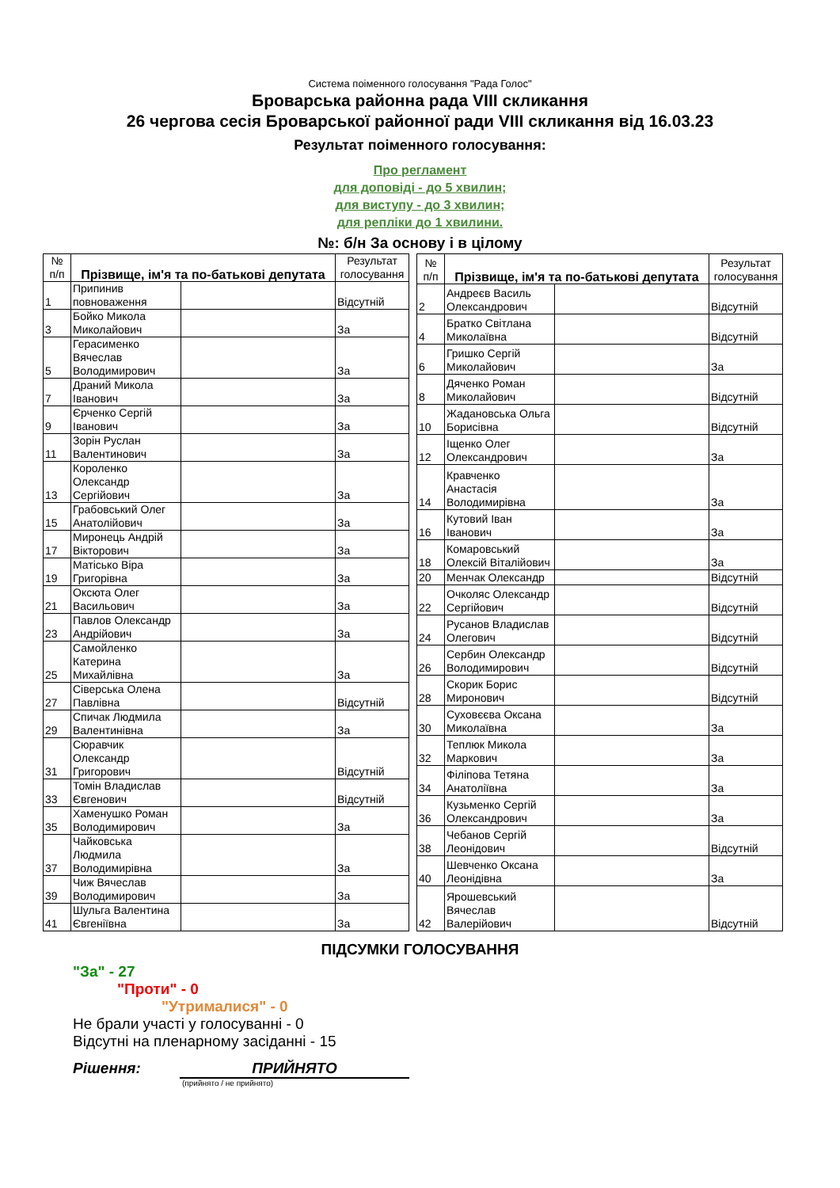Система поіменного голосування "Рада Голос"
Броварська районна рада VIII скликання
26 чергова сесія Броварської районної ради VIII скликання від 16.03.23
Результат поіменного голосування:
Про регламент
для доповіді - до 5 хвилин;
для виступу - до 3 хвилин;
для репліки до 1 хвилини.
№: б/н За основу і в цілому
| № п/п | Прізвище, ім'я та по-батькові депутата | | Результат голосування |
| --- | --- | --- | --- |
| 1 | Припинив повноваження | | Відсутній |
| 3 | Бойко Микола Миколайович | | За |
| 5 | Герасименко Вячеслав Володимирович | | За |
| 7 | Драний Микола Іванович | | За |
| 9 | Єрченко Сергій Іванович | | За |
| 11 | Зорін Руслан Валентинович | | За |
| 13 | Короленко Олександр Сергійович | | За |
| 15 | Грабовський Олег Анатолійович | | За |
| 17 | Миронець Андрій Вікторович | | За |
| 19 | Матісько Віра Григорівна | | За |
| 21 | Оксюта Олег Васильович | | За |
| 23 | Павлов Олександр Андрійович | | За |
| 25 | Самойленко Катерина Михайлівна | | За |
| 27 | Сіверська Олена Павлівна | | Відсутній |
| 29 | Спичак Людмила Валентинівна | | За |
| 31 | Сюравчик Олександр Григорович | | Відсутній |
| 33 | Томін Владислав Євгенович | | Відсутній |
| 35 | Хаменушко Роман Володимирович | | За |
| 37 | Чайковська Людмила Володимирівна | | За |
| 39 | Чиж Вячеслав Володимирович | | За |
| 41 | Шульга Валентина Євгеніївна | | За |
| № п/п | Прізвище, ім'я та по-батькові депутата | | Результат голосування |
| --- | --- | --- | --- |
| 2 | Андреєв Василь Олександрович | | Відсутній |
| 4 | Братко Світлана Миколаївна | | Відсутній |
| 6 | Гришко Сергій Миколайович | | За |
| 8 | Дяченко Роман Миколайович | | Відсутній |
| 10 | Жадановська Ольга Борисівна | | Відсутній |
| 12 | Іщенко Олег Олександрович | | За |
| 14 | Кравченко Анастасія Володимирівна | | За |
| 16 | Кутовий Іван Іванович | | За |
| 18 | Комаровський Олексій Віталійович | | За |
| 20 | Менчак Олександр | | Відсутній |
| 22 | Очколяс Олександр Сергійович | | Відсутній |
| 24 | Русанов Владислав Олегович | | Відсутній |
| 26 | Сербин Олександр Володимирович | | Відсутній |
| 28 | Скорик Борис Миронович | | Відсутній |
| 30 | Суховєєва Оксана Миколаївна | | За |
| 32 | Теплюк Микола Маркович | | За |
| 34 | Філіпова Тетяна Анатоліївна | | За |
| 36 | Кузьменко Сергій Олександрович | | За |
| 38 | Чебанов Сергій Леонідович | | Відсутній |
| 40 | Шевченко Оксана Леонідівна | | За |
| 42 | Ярошевський Вячеслав Валерійович | | Відсутній |
ПІДСУМКИ ГОЛОСУВАННЯ
"За" - 27
"Проти" - 0
"Утрималися" - 0
Не брали участі у голосуванні - 0
Відсутні на пленарному засіданні - 15
Рішення: ПРИЙНЯТО
(прийнято / не прийнято)